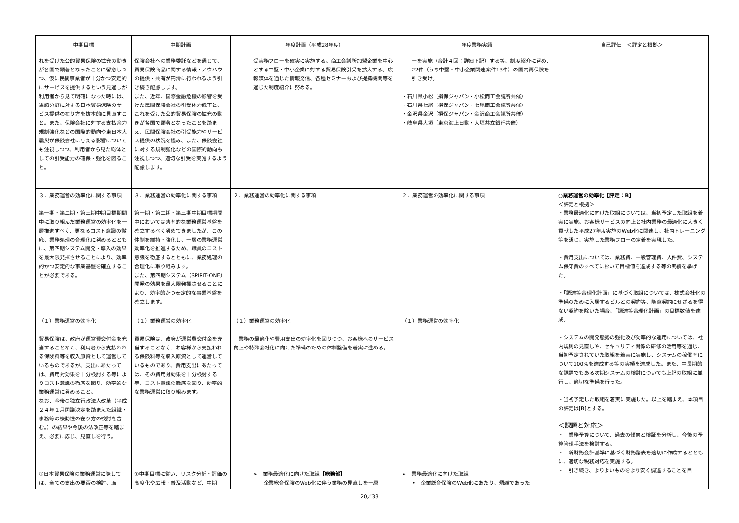| 中期目標 | 中期計画 | 年度計画（平成28年度） | 年度業務実績 | 自己評価 ＜評定と根拠＞ |
| --- | --- | --- | --- | --- |
| れを受けた公的貿易保険の拡充の動きが各国で顕著となったことに留意しつつ、仮に民間事業者が十分かつ安定的にサービスを提供するという見通しが利用者から見て明確になった時には、当該分野に対する日本貿易保険のサービス提供の在り方を抜本的に見直すこと。また、保険会社に対する支払余力規制強化などの国際的動向や東日本大震災が保険会社に与える影響についても注視しつつ、利用者から見た総体としての引受能力の確保・強化を図ること。 | 保険会社への業務委託などを通じて、貿易保険商品に関する情報・ノウハウの提供・共有が円滑に行われるよう引き続き配慮します。 また、近年、国際金融危機の影響を受けた民間保険会社の引受体力低下と、これを受けた公的貿易保険の拡充の動きが各国で顕著となったことを踏まえ、民間保険会社の引受能力やサービス提供の状況を鑑み、また、保険会社に対する規制強化などの国際的動向も注視しつつ、適切な引受を実施するよう配慮します。 | 受実務フローを確実に実施する。商工会議所加盟企業を中心とする中堅・中小企業に対する貿易保険引受を拡大する。広報媒体を通じた情報発信、各種セミナーおよび提携機関等を通じた制度紹介に努める。 | ーを実施（合計４回：詳細下記）する等、制度紹介に努め、22件（うち中堅・中小企業関連案件13件）の国内再保険を引き受け。 ・石川県小松（損保ジャパン・小松商工会議所共催） ・石川県七尾（損保ジャパン・七尾商工会議所共催） ・金沢県金沢（損保ジャパン・金沢商工会議所共催） ・岐阜県大垣（東京海上日動・大垣共立銀行共催） | |
| ３．業務運営の効率化に関する事項 第一期・第二期・第三期中期目標期間中に取り組んだ業務運営の効率化を一層推進すべく、更なるコスト意識の徹底、業務処理の合理化に努めるとともに、第四期システム開発・導入の効果を最大限発揮させることにより、効率的かつ安定的な事業基盤を確立することが必要である。 | ３．業務運営の効率化に関する事項 第一期・第二期・第三期中期目標期間中においては効率的な業務運営基盤を確立するべく努めてきましたが、この体制を維持・強化し、一層の業務運営効率化を推進するため、職員のコスト意識を徹底するとともに、業務処理の合理化に取り組みます。 また、第四期システム（SPIRIT-ONE）開発の効果を最大限発揮させることにより、効率的かつ安定的な事業基盤を確立します。 | ２．業務運営の効率化に関する事項 | ２．業務運営の効率化に関する事項 | ○業務運営の効率化【評定：B】 ＜評定と根拠＞ ・業務最適化に向けた取組については、当初予定した取組を着実に実施。お客様サービスの向上と社内業務の最適化に大きく貢献した平成27年度実施のWeb化に関連し、社内トレーニング等を通じ、実施した業務フローの定着を実現した。 ・費用支出については、業務費、一般管理費、人件費、システム保守費のすべてにおいて目標値を達成する等の実績を挙げた。 ・「調達等合理化計画」に基づく取組については、株式会社化の準備のために入居するビルとの契約等、随意契約にせざるを得ない契約を除いた場合、「調達等合理化計画」の目標数値を達成。 ・システムの開発態勢の強化及び効率的な運用については、社内規則の見直しや、セキュリティ関係の研修の活用等を通じ、当初予定されていた取組を着実に実施し、システムの稼働率について100%を達成する等の実績を達成した。また、中長期的な課題でもある次期システムの検討についても上記の取組に並行し、適切な準備を行った。 ・当初予定した取組を着実に実施した。以上を踏まえ、本項目の評定は[B]とする。 ＜課題と対応＞ ・ 業務予算について、過去の傾向と検証を分析し、今後の予算管理手法を検討する。 ・ 新財務会計基準に基づく財務諸表を適切に作成するとともに、適切な税務対応を実施する。 ・ 引き続き、よりよいものをより安く調達することを目 |
| （１）業務運営の効率化 貿易保険は、政府が運営費交付金を充当することなく、利用者から支払われる保険料等を収入原資として運営しているものであるが、支出にあたっては、費用対効果を十分検討する等によりコスト意識の徹底を図り、効率的な業務運営に努めること。 なお、今後の独立行政法人改革（平成２４年１月閣議決定を踏まえた組織・事務等の機動性の在り方の検討を含む。）の結果や今後の法改正等を踏まえ、必要に応じ、見直しを行う。 | （１）業務運営の効率化 貿易保険は、政府が運営費交付金を充当することなく、お客様から支払われる保険料等を収入原資として運営しているものであり、費用支出にあたっては、その費用対効果を十分検討する等、コスト意識の徹底を図り、効率的な業務運営に取り組みます。 | （１）業務運営の効率化 業務の最適化や費用支出の効率化を図りつつ、お客様へのサービス向上や特殊会社化に向けた準備のための体制整備を着実に進める。 | （１）業務運営の効率化 | |
| ①日本貿易保険の業務運営に際しては、全ての支出の要否の検討、廉 | ①中期目標に従い、リスク分析・評価の高度化や広報・普及活動など、中期 | ➢ 業務最適化に向けた取組 【総務部】 企業総合保険のWeb化に伴う業務の見直しを一層 | ➢ 業務最適化に向けた取組 • 企業総合保険のWeb化にあたり、煩雑であった | |
20／33